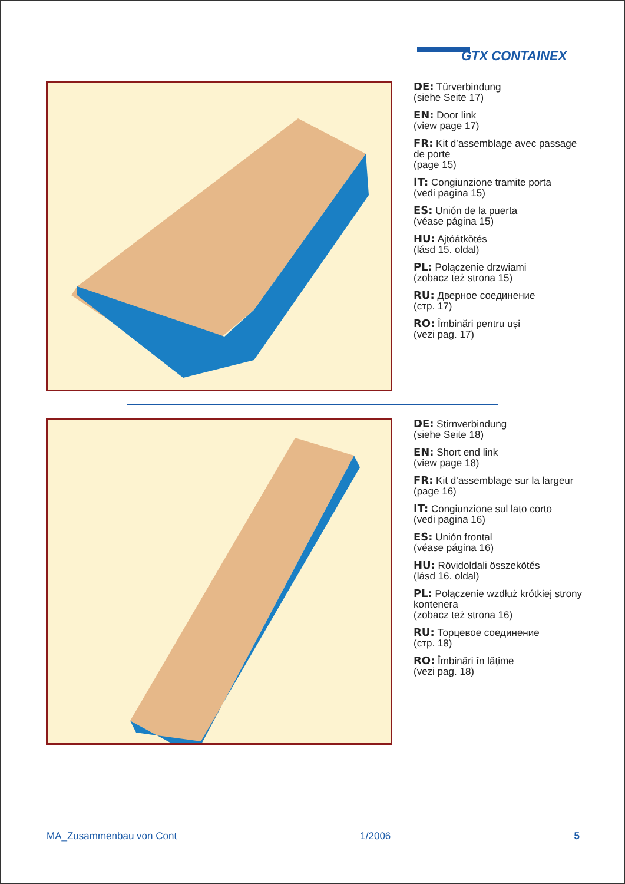GTX CONTAINEX
DE: Türverbindung
(siehe Seite 17)
EN: Door link
(view page 17)
FR: Kit d’assemblage avec passage de porte
(page 15)
IT: Congiunzione tramite porta
(vedi pagina 15)
ES: Unión de la puerta
(véase página 15)
HU: Ajtóátkötés
(lásd 15. oldal)
PL: Połączenie drzwiami
(zobacz też strona 15)
RU: Дверное соединение
(стр. 17)
RO: Îmbinări pentru uși
(vezi pag. 17)
DE: Stirnverbindung
(siehe Seite 18)
EN: Short end link
(view page 18)
FR: Kit d’assemblage sur la largeur
(page 16)
IT: Congiunzione sul lato corto
(vedi pagina 16)
ES: Unión frontal
(véase página 16)
HU: Rövidoldali összekötés
(lásd 16. oldal)
PL: Połączenie wzdłuż krótkiej strony kontenera
(zobacz też strona 16)
RU: Торцевое соединение
(стр. 18)
RO: Îmbinări în lățime
(vezi pag. 18)
MA_Zusammenbau von Cont 1/2006 5